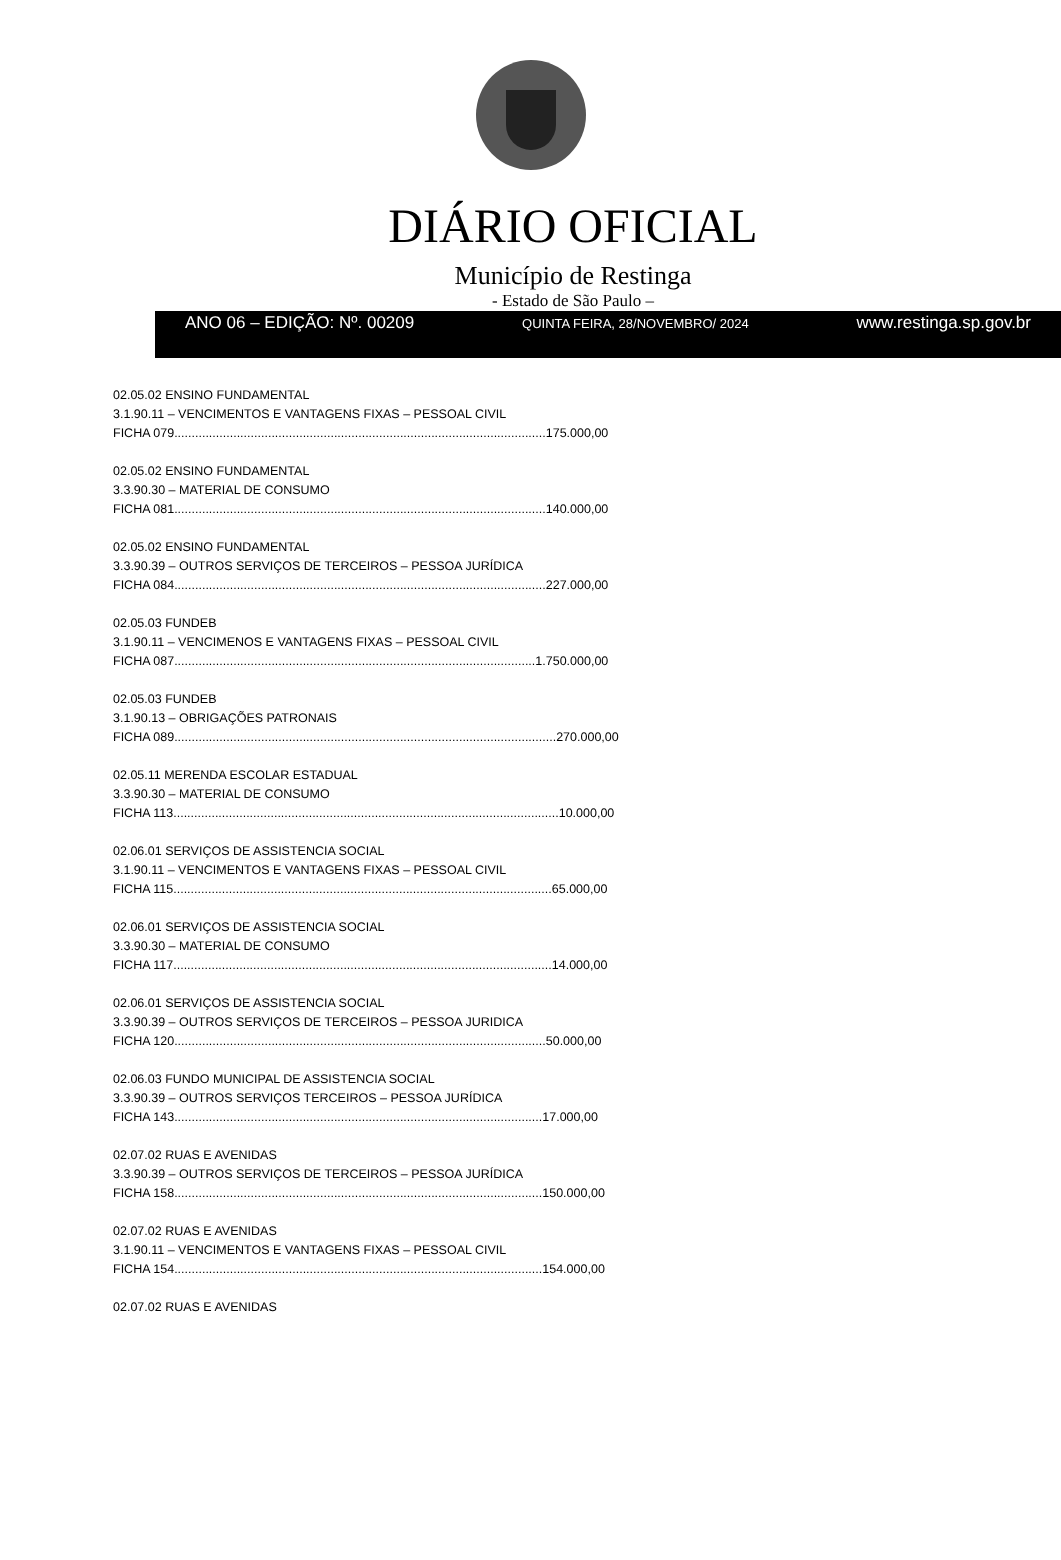DIÁRIO OFICIAL
Município de Restinga
- Estado de São Paulo –
ANO 06 – EDIÇÃO: Nº. 00209 QUINTA FEIRA, 28/NOVEMBRO/ 2024 www.restinga.sp.gov.br
02.05.02 ENSINO FUNDAMENTAL
3.1.90.11 – VENCIMENTOS E VANTAGENS FIXAS – PESSOAL CIVIL
FICHA 079...........................................................................................................175.000,00
02.05.02 ENSINO FUNDAMENTAL
3.3.90.30 – MATERIAL DE CONSUMO
FICHA 081...........................................................................................................140.000,00
02.05.02 ENSINO FUNDAMENTAL
3.3.90.39 – OUTROS SERVIÇOS DE TERCEIROS – PESSOA JURÍDICA
FICHA 084...........................................................................................................227.000,00
02.05.03 FUNDEB
3.1.90.11 – VENCIMENOS E VANTAGENS FIXAS – PESSOAL CIVIL
FICHA 087........................................................................................................1.750.000,00
02.05.03 FUNDEB
3.1.90.13 – OBRIGAÇÕES PATRONAIS
FICHA 089..............................................................................................................270.000,00
02.05.11 MERENDA ESCOLAR ESTADUAL
3.3.90.30 – MATERIAL DE CONSUMO
FICHA 113...............................................................................................................10.000,00
02.06.01 SERVIÇOS DE ASSISTENCIA SOCIAL
3.1.90.11 – VENCIMENTOS E VANTAGENS FIXAS – PESSOAL CIVIL
FICHA 115.............................................................................................................65.000,00
02.06.01 SERVIÇOS DE ASSISTENCIA SOCIAL
3.3.90.30 – MATERIAL DE CONSUMO
FICHA 117.............................................................................................................14.000,00
02.06.01 SERVIÇOS DE ASSISTENCIA SOCIAL
3.3.90.39 – OUTROS SERVIÇOS DE TERCEIROS – PESSOA JURIDICA
FICHA 120...........................................................................................................50.000,00
02.06.03 FUNDO MUNICIPAL DE ASSISTENCIA SOCIAL
3.3.90.39 – OUTROS SERVIÇOS TERCEIROS – PESSOA JURÍDICA
FICHA 143..........................................................................................................17.000,00
02.07.02 RUAS E AVENIDAS
3.3.90.39 – OUTROS SERVIÇOS DE TERCEIROS – PESSOA JURÍDICA
FICHA 158..........................................................................................................150.000,00
02.07.02 RUAS E AVENIDAS
3.1.90.11 – VENCIMENTOS E VANTAGENS FIXAS – PESSOAL CIVIL
FICHA 154..........................................................................................................154.000,00
02.07.02 RUAS E AVENIDAS